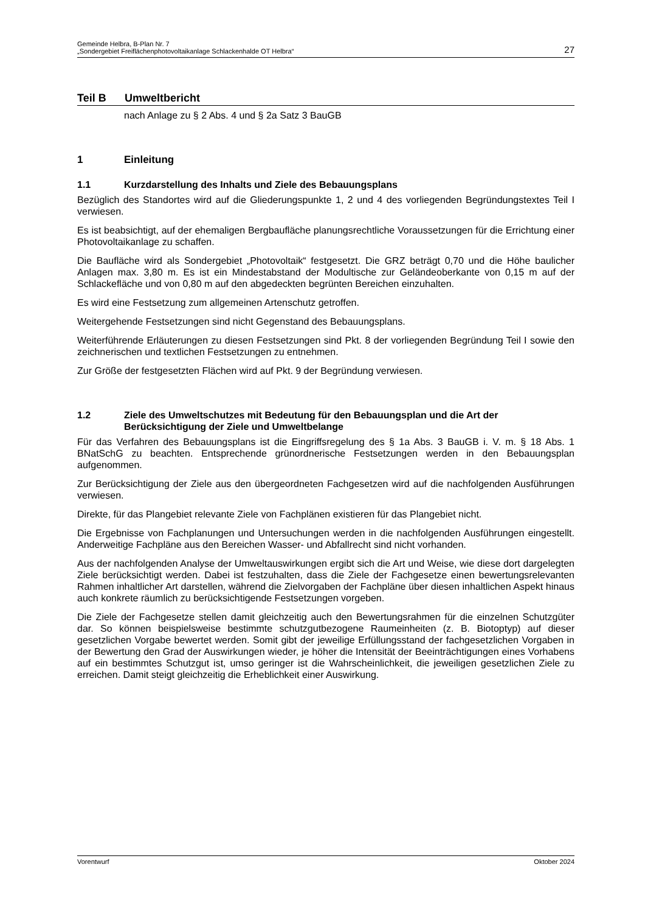Gemeinde Helbra, B-Plan Nr. 7
„Sondergebiet Freiflächenphotovoltaikanlage Schlackenhalde OT Helbra“
27
Teil B Umweltbericht
nach Anlage zu § 2 Abs. 4 und § 2a Satz 3 BauGB
1 Einleitung
1.1 Kurzdarstellung des Inhalts und Ziele des Bebauungsplans
Bezüglich des Standortes wird auf die Gliederungspunkte 1, 2 und 4 des vorliegenden Begründungstextes Teil I verwiesen.
Es ist beabsichtigt, auf der ehemaligen Bergbaufläche planungsrechtliche Voraussetzungen für die Errichtung einer Photovoltaikanlage zu schaffen.
Die Baufläche wird als Sondergebiet „Photovoltaik“ festgesetzt. Die GRZ beträgt 0,70 und die Höhe baulicher Anlagen max. 3,80 m. Es ist ein Mindestabstand der Modultische zur Geländeoberkante von 0,15 m auf der Schlackefläche und von 0,80 m auf den abgedeckten begrünten Bereichen einzuhalten.
Es wird eine Festsetzung zum allgemeinen Artenschutz getroffen.
Weitergehende Festsetzungen sind nicht Gegenstand des Bebauungsplans.
Weiterführende Erläuterungen zu diesen Festsetzungen sind Pkt. 8 der vorliegenden Begründung Teil I sowie den zeichnerischen und textlichen Festsetzungen zu entnehmen.
Zur Größe der festgesetzten Flächen wird auf Pkt. 9 der Begründung verwiesen.
1.2 Ziele des Umweltschutzes mit Bedeutung für den Bebauungsplan und die Art der Berücksichtigung der Ziele und Umweltbelange
Für das Verfahren des Bebauungsplans ist die Eingriffsregelung des § 1a Abs. 3 BauGB i. V. m. § 18 Abs. 1 BNatSchG zu beachten. Entsprechende grünordnerische Festsetzungen werden in den Bebauungsplan aufgenommen.
Zur Berücksichtigung der Ziele aus den übergeordneten Fachgesetzen wird auf die nachfolgenden Ausführungen verwiesen.
Direkte, für das Plangebiet relevante Ziele von Fachplänen existieren für das Plangebiet nicht.
Die Ergebnisse von Fachplanungen und Untersuchungen werden in die nachfolgenden Ausführungen eingestellt. Anderweitige Fachpläne aus den Bereichen Wasser- und Abfallrecht sind nicht vorhanden.
Aus der nachfolgenden Analyse der Umweltauswirkungen ergibt sich die Art und Weise, wie diese dort dargelegten Ziele berücksichtigt werden. Dabei ist festzuhalten, dass die Ziele der Fachgesetze einen bewertungsrelevanten Rahmen inhaltlicher Art darstellen, während die Zielvorgaben der Fachpläne über diesen inhaltlichen Aspekt hinaus auch konkrete räumlich zu berücksichtigende Festsetzungen vorgeben.
Die Ziele der Fachgesetze stellen damit gleichzeitig auch den Bewertungsrahmen für die einzelnen Schutzgüter dar. So können beispielsweise bestimmte schutzgutbezogene Raumeinheiten (z. B. Biotoptyp) auf dieser gesetzlichen Vorgabe bewertet werden. Somit gibt der jeweilige Erfüllungsstand der fachgesetzlichen Vorgaben in der Bewertung den Grad der Auswirkungen wieder, je höher die Intensität der Beeinträchtigungen eines Vorhabens auf ein bestimmtes Schutzgut ist, umso geringer ist die Wahrscheinlichkeit, die jeweiligen gesetzlichen Ziele zu erreichen. Damit steigt gleichzeitig die Erheblichkeit einer Auswirkung.
Vorentwurf Oktober 2024